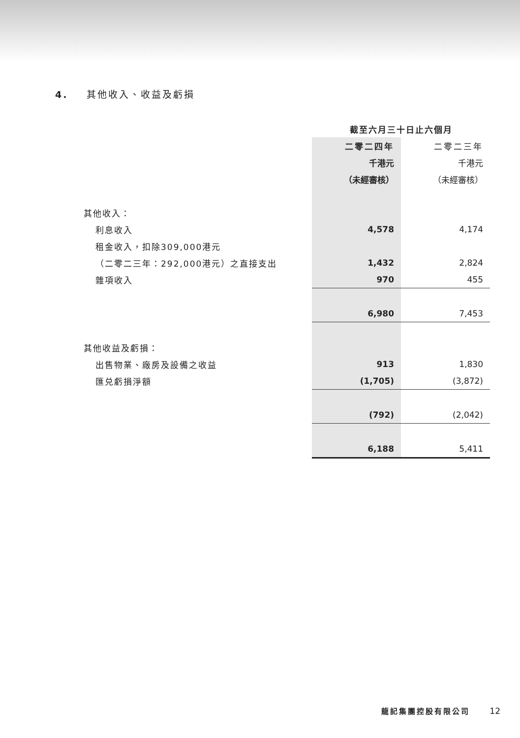4. 其他收入、收益及虧損
| | 截至六月三十日止六個月 | |
| | 二零二四年 | 二零二三年 |
| | 千港元 | 千港元 |
| | （未經審核） | （未經審核） |
| 其他收入： | | |
| 利息收入 | 4,578 | 4,174 |
| 租金收入，扣除309,000港元 | | |
| （二零二三年：292,000港元）之直接支出 | 1,432 | 2,824 |
| 雜項收入 | 970 | 455 |
| | 6,980 | 7,453 |
| 其他收益及虧損： | | |
| 出售物業、廠房及設備之收益 | 913 | 1,830 |
| 匯兑虧損淨額 | (1,705) | (3,872) |
| | (792) | (2,042) |
| | 6,188 | 5,411 |
龍記集團控股有限公司 12